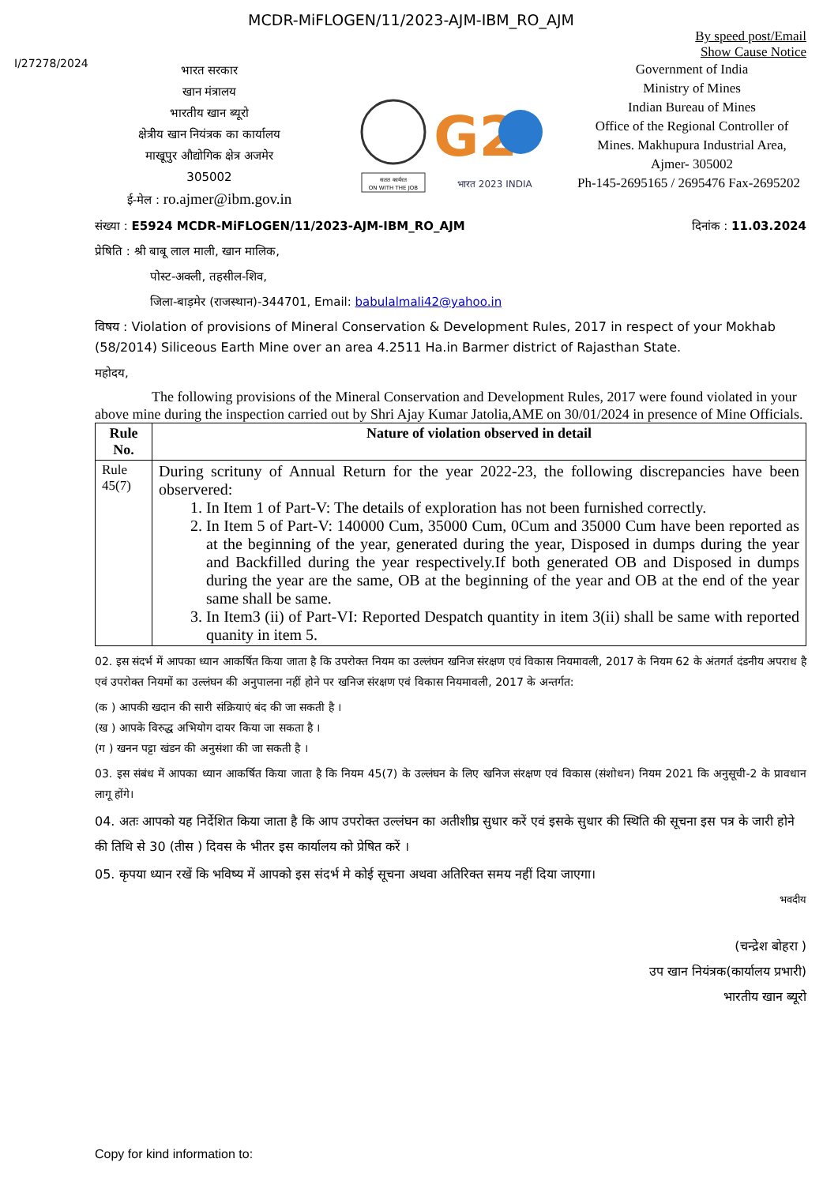MCDR-MiFLOGEN/11/2023-AJM-IBM_RO_AJM
By speed post/Email
Show Cause Notice
I/27278/2024
भारत सरकार
खान मंत्रालय
भारतीय खान ब्यूरो
क्षेत्रीय खान नियंत्रक का कार्यालय
माखूपुर औद्योगिक क्षेत्र अजमेर
305002
ई-मेल : ro.ajmer@ibm.gov.in
सतत कार्यरत
ON WITH THE JOB
G2
भारत 2023 INDIA
Government of India
Ministry of Mines
Indian Bureau of Mines
Office of the Regional Controller of Mines. Makhupura Industrial Area, Ajmer- 305002
Ph-145-2695165 / 2695476 Fax-2695202
संख्या : E5924 MCDR-MiFLOGEN/11/2023-AJM-IBM_RO_AJM दिनांक : 11.03.2024
प्रेषिति : श्री बाबू लाल माली, खान मालिक,
पोस्ट-अक्ली, तहसील-शिव,
जिला-बाड़मेर (राजस्थान)-344701, Email: babulalmali42@yahoo.in
विषय : Violation of provisions of Mineral Conservation & Development Rules, 2017 in respect of your Mokhab (58/2014) Siliceous Earth Mine over an area 4.2511 Ha.in Barmer district of Rajasthan State.
महोदय,
    The following provisions of the Mineral Conservation and Development Rules, 2017 were found violated in your above mine during the inspection carried out by Shri Ajay Kumar Jatolia,AME on 30/01/2024 in presence of Mine Officials.
| Rule No. | Nature of violation observed in detail |
| --- | --- |
| Rule 45(7) | During scrituny of Annual Return for the year 2022-23, the following discrepancies have been observered: 1. In Item 1 of Part-V: The details of exploration has not been furnished correctly. 2. In Item 5 of Part-V: 140000 Cum, 35000 Cum, 0Cum and 35000 Cum have been reported as at the beginning of the year, generated during the year, Disposed in dumps during the year and Backfilled during the year respectively.If both generated OB and Disposed in dumps during the year are the same, OB at the beginning of the year and OB at the end of the year same shall be same. 3. In Item3 (ii) of Part-VI: Reported Despatch quantity in item 3(ii) shall be same with reported quanity in item 5. |
02. इस संदर्भ में आपका ध्यान आकर्षित किया जाता है कि उपरोक्त नियम का उल्लंघन खनिज संरक्षण एवं विकास नियमावली, 2017 के नियम 62 के अंतगर्त दंडनीय अपराध है एवं उपरोक्त नियमों का उल्लंघन की अनुपालना नहीं होने पर खनिज संरक्षण एवं विकास नियमावली, 2017 के अन्तर्गत:
(क ) आपकी खदान की सारी संक्रियाएं बंद की जा सकती है ।
(ख ) आपके विरुद्ध अभियोग दायर किया जा सकता है ।
(ग ) खनन पट्टा खंडन की अनुसंशा की जा सकती है ।
03. इस संबंध में आपका ध्यान आकर्षित किया जाता है कि नियम 45(7) के उल्लंघन के लिए खनिज संरक्षण एवं विकास (संशोधन) नियम 2021 कि अनुसूची-2 के प्रावधान लागू होंगे।
04. अतः आपको यह निर्देशित किया जाता है कि आप उपरोक्त उल्लंघन का अतीशीघ्र सुधार करें एवं इसके सुधार की स्थिति की सूचना इस पत्र के जारी होने की तिथि से 30 (तीस ) दिवस के भीतर इस कार्यालय को प्रेषित करें ।
05. कृपया ध्यान रखें कि भविष्य में आपको इस संदर्भ मे कोई सूचना अथवा अतिरिक्त समय नहीं दिया जाएगा।
भवदीय
(चन्द्रेश बोहरा )
उप खान नियंत्रक(कार्यालय प्रभारी)
भारतीय खान ब्यूरो
Copy for kind information to: